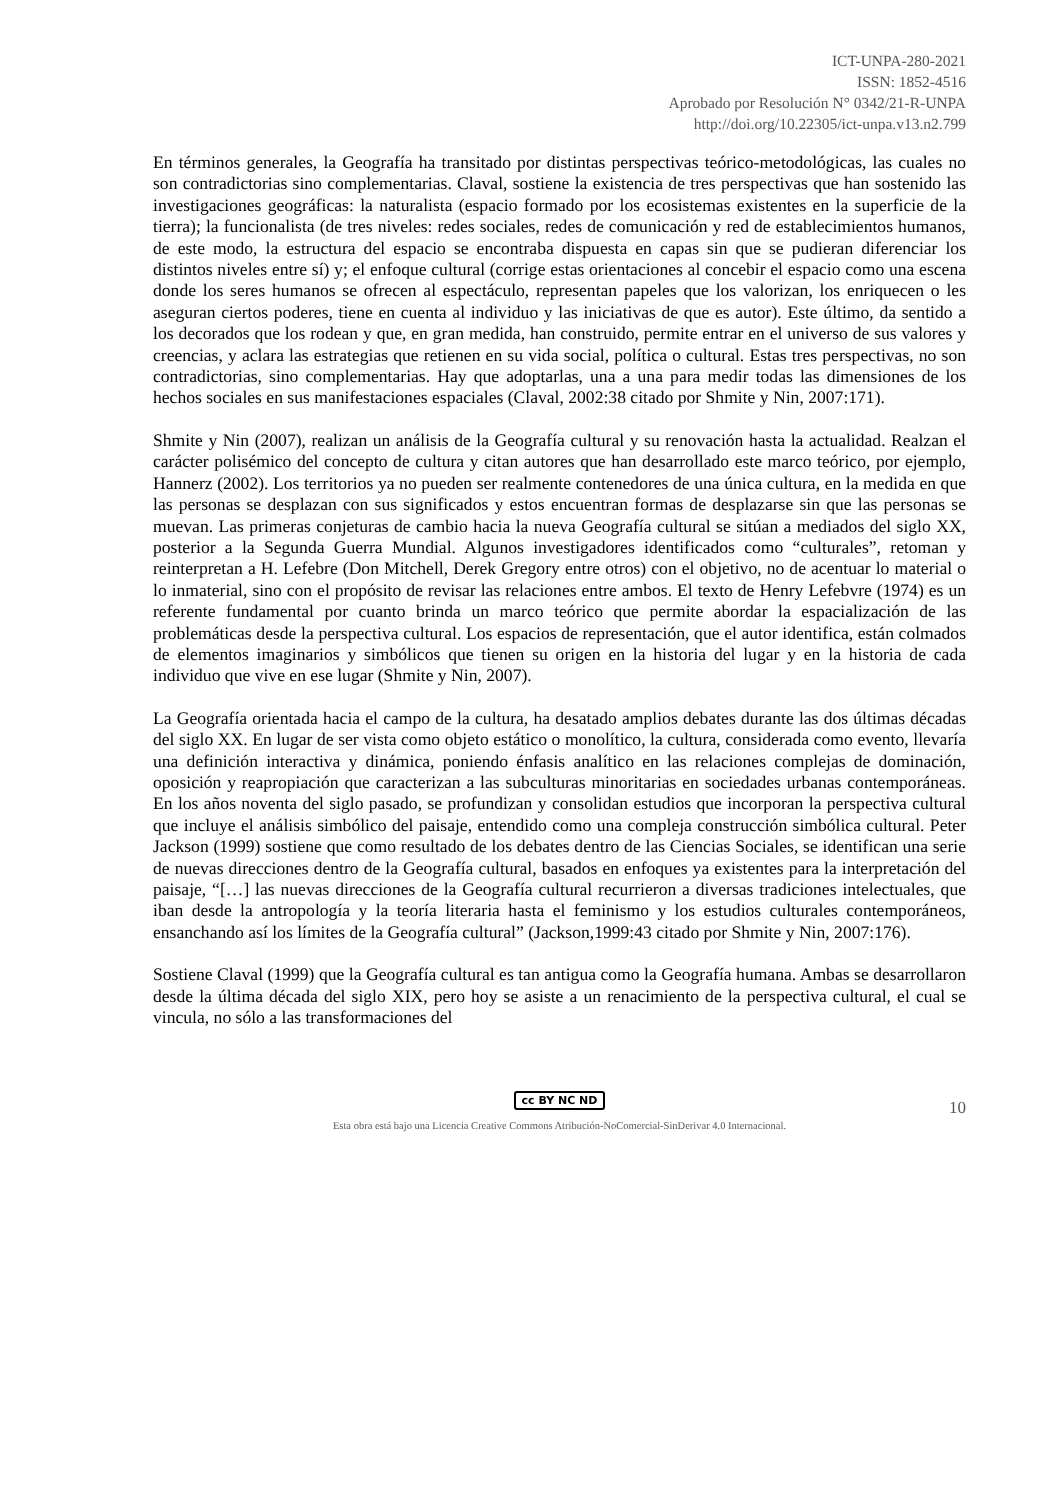ICT-UNPA-280-2021
ISSN: 1852-4516
Aprobado por Resolución N° 0342/21-R-UNPA
http://doi.org/10.22305/ict-unpa.v13.n2.799
En términos generales, la Geografía ha transitado por distintas perspectivas teórico-metodológicas, las cuales no son contradictorias sino complementarias. Claval, sostiene la existencia de tres perspectivas que han sostenido las investigaciones geográficas: la naturalista (espacio formado por los ecosistemas existentes en la superficie de la tierra); la funcionalista (de tres niveles: redes sociales, redes de comunicación y red de establecimientos humanos, de este modo, la estructura del espacio se encontraba dispuesta en capas sin que se pudieran diferenciar los distintos niveles entre sí) y; el enfoque cultural (corrige estas orientaciones al concebir el espacio como una escena donde los seres humanos se ofrecen al espectáculo, representan papeles que los valorizan, los enriquecen o les aseguran ciertos poderes, tiene en cuenta al individuo y las iniciativas de que es autor). Este último, da sentido a los decorados que los rodean y que, en gran medida, han construido, permite entrar en el universo de sus valores y creencias, y aclara las estrategias que retienen en su vida social, política o cultural. Estas tres perspectivas, no son contradictorias, sino complementarias. Hay que adoptarlas, una a una para medir todas las dimensiones de los hechos sociales en sus manifestaciones espaciales (Claval, 2002:38 citado por Shmite y Nin, 2007:171).
Shmite y Nin (2007), realizan un análisis de la Geografía cultural y su renovación hasta la actualidad. Realzan el carácter polisémico del concepto de cultura y citan autores que han desarrollado este marco teórico, por ejemplo, Hannerz (2002). Los territorios ya no pueden ser realmente contenedores de una única cultura, en la medida en que las personas se desplazan con sus significados y estos encuentran formas de desplazarse sin que las personas se muevan. Las primeras conjeturas de cambio hacia la nueva Geografía cultural se sitúan a mediados del siglo XX, posterior a la Segunda Guerra Mundial. Algunos investigadores identificados como “culturales”, retoman y reinterpretan a H. Lefebre (Don Mitchell, Derek Gregory entre otros) con el objetivo, no de acentuar lo material o lo inmaterial, sino con el propósito de revisar las relaciones entre ambos. El texto de Henry Lefebvre (1974) es un referente fundamental por cuanto brinda un marco teórico que permite abordar la espacialización de las problemáticas desde la perspectiva cultural. Los espacios de representación, que el autor identifica, están colmados de elementos imaginarios y simbólicos que tienen su origen en la historia del lugar y en la historia de cada individuo que vive en ese lugar (Shmite y Nin, 2007).
La Geografía orientada hacia el campo de la cultura, ha desatado amplios debates durante las dos últimas décadas del siglo XX. En lugar de ser vista como objeto estático o monolítico, la cultura, considerada como evento, llevaría una definición interactiva y dinámica, poniendo énfasis analítico en las relaciones complejas de dominación, oposición y reapropiación que caracterizan a las subculturas minoritarias en sociedades urbanas contemporáneas. En los años noventa del siglo pasado, se profundizan y consolidan estudios que incorporan la perspectiva cultural que incluye el análisis simbólico del paisaje, entendido como una compleja construcción simbólica cultural. Peter Jackson (1999) sostiene que como resultado de los debates dentro de las Ciencias Sociales, se identifican una serie de nuevas direcciones dentro de la Geografía cultural, basados en enfoques ya existentes para la interpretación del paisaje, “[…] las nuevas direcciones de la Geografía cultural recurrieron a diversas tradiciones intelectuales, que iban desde la antropología y la teoría literaria hasta el feminismo y los estudios culturales contemporáneos, ensanchando así los límites de la Geografía cultural” (Jackson,1999:43 citado por Shmite y Nin, 2007:176).
Sostiene Claval (1999) que la Geografía cultural es tan antigua como la Geografía humana. Ambas se desarrollaron desde la última década del siglo XIX, pero hoy se asiste a un renacimiento de la perspectiva cultural, el cual se vincula, no sólo a las transformaciones del
cc BY NC ND
10
Esta obra está bajo una Licencia Creative Commons Atribución-NoComercial-SinDerivar 4.0 Internacional.